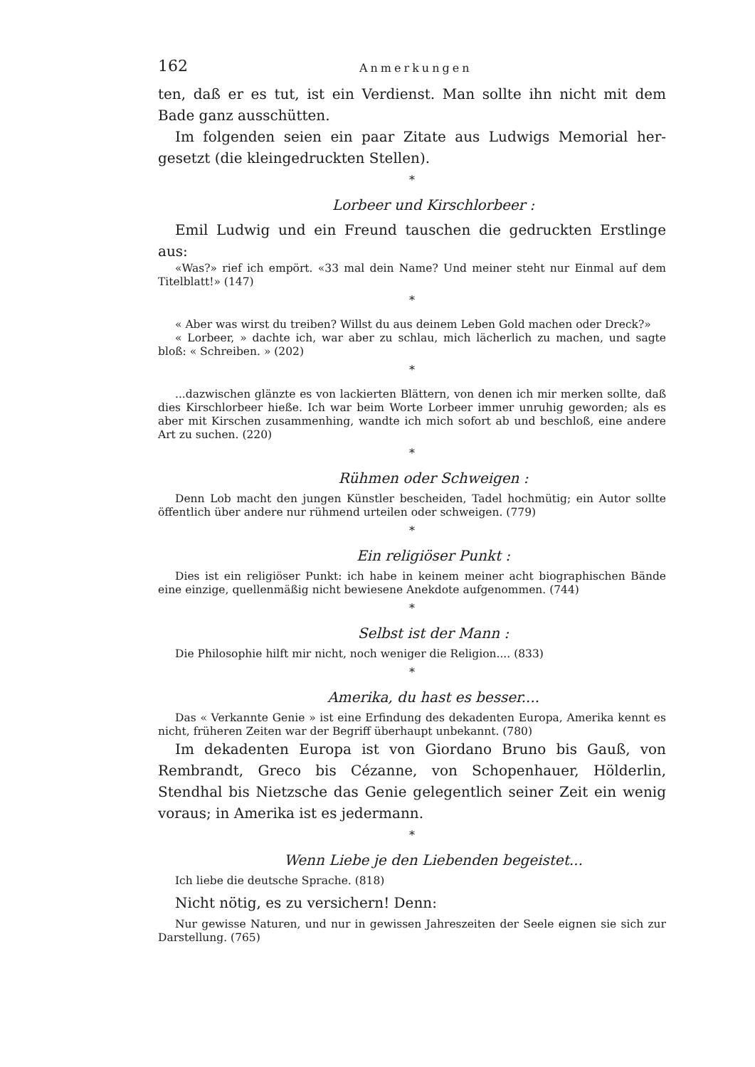162 Anmerkungen
ten, daß er es tut, ist ein Verdienst. Man sollte ihn nicht mit dem Bade ganz ausschütten.
Im folgenden seien ein paar Zitate aus Ludwigs Memorial her­gesetzt (die kleingedruckten Stellen).
*
Lorbeer und Kirschlorbeer :
Emil Ludwig und ein Freund tauschen die gedruckten Erstlinge aus:
«Was?» rief ich empört. «33 mal dein Name? Und meiner steht nur Einmal auf dem Titelblatt!» (147)
*
« Aber was wirst du treiben? Willst du aus deinem Leben Gold machen oder Dreck?»
« Lorbeer, » dachte ich, war aber zu schlau, mich lächerlich zu machen, und sagte bloß: « Schreiben. » (202)
*
...dazwischen glänzte es von lackierten Blättern, von denen ich mir merken sollte, daß dies Kirschlorbeer hieße. Ich war beim Worte Lorbeer immer unruhig geworden; als es aber mit Kirschen zusammenhing, wandte ich mich sofort ab und beschloß, eine andere Art zu suchen. (220)
*
Rühmen oder Schweigen :
Denn Lob macht den jungen Künstler bescheiden, Tadel hochmütig; ein Autor sollte öffentlich über andere nur rühmend urteilen oder schweigen. (779)
*
Ein religiöser Punkt :
Dies ist ein religiöser Punkt: ich habe in keinem meiner acht biographischen Bände eine einzige, quellenmäßig nicht bewiesene Anekdote aufgenommen. (744)
*
Selbst ist der Mann :
Die Philosophie hilft mir nicht, noch weniger die Religion.... (833)
*
Amerika, du hast es besser....
Das « Verkannte Genie » ist eine Erfindung des dekadenten Europa, Amerika kennt es nicht, früheren Zeiten war der Begriff überhaupt unbekannt. (780)
Im dekadenten Europa ist von Giordano Bruno bis Gauß, von Rembrandt, Greco bis Cézanne, von Schopenhauer, Hölderlin, Stendhal bis Nietzsche das Genie gelegentlich seiner Zeit ein wenig voraus; in Amerika ist es jedermann.
*
Wenn Liebe je den Liebenden begeistet...
Ich liebe die deutsche Sprache. (818)
Nicht nötig, es zu versichern! Denn:
Nur gewisse Naturen, und nur in gewissen Jahreszeiten der Seele eignen sie sich zur Darstellung. (765)